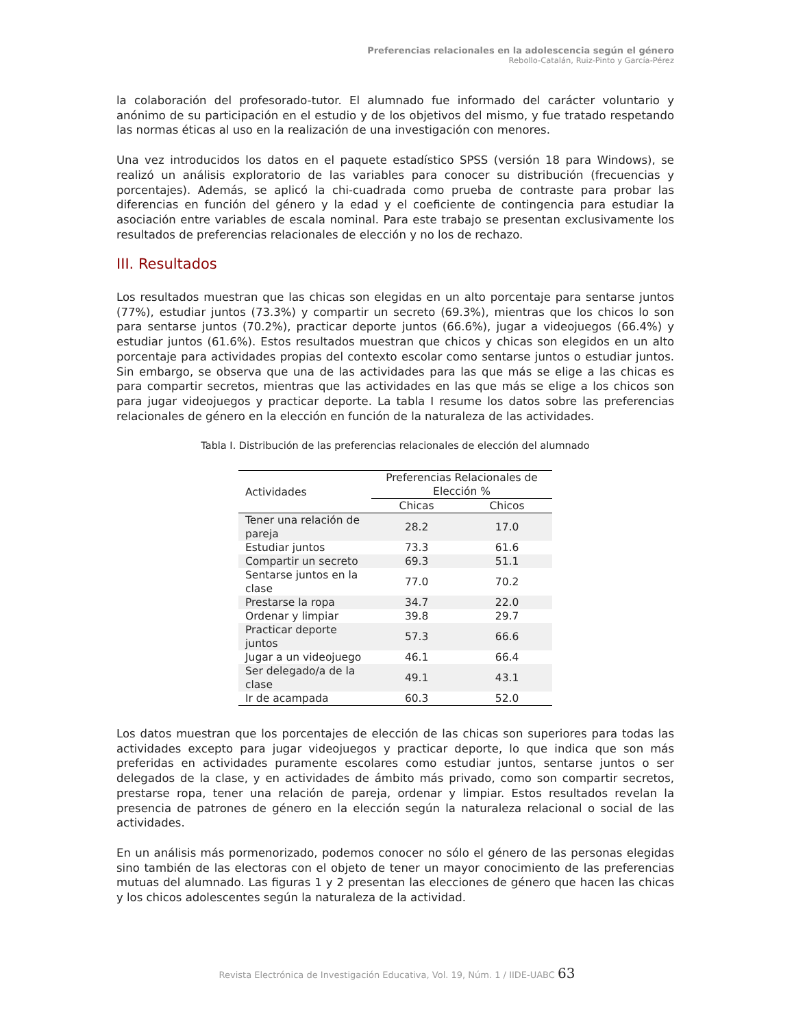Preferencias relacionales en la adolescencia según el género
Rebollo-Catalán, Ruiz-Pinto y García-Pérez
la colaboración del profesorado-tutor. El alumnado fue informado del carácter voluntario y anónimo de su participación en el estudio y de los objetivos del mismo, y fue tratado respetando las normas éticas al uso en la realización de una investigación con menores.
Una vez introducidos los datos en el paquete estadístico SPSS (versión 18 para Windows), se realizó un análisis exploratorio de las variables para conocer su distribución (frecuencias y porcentajes). Además, se aplicó la chi-cuadrada como prueba de contraste para probar las diferencias en función del género y la edad y el coeficiente de contingencia para estudiar la asociación entre variables de escala nominal. Para este trabajo se presentan exclusivamente los resultados de preferencias relacionales de elección y no los de rechazo.
III. Resultados
Los resultados muestran que las chicas son elegidas en un alto porcentaje para sentarse juntos (77%), estudiar juntos (73.3%) y compartir un secreto (69.3%), mientras que los chicos lo son para sentarse juntos (70.2%), practicar deporte juntos (66.6%), jugar a videojuegos (66.4%) y estudiar juntos (61.6%). Estos resultados muestran que chicos y chicas son elegidos en un alto porcentaje para actividades propias del contexto escolar como sentarse juntos o estudiar juntos. Sin embargo, se observa que una de las actividades para las que más se elige a las chicas es para compartir secretos, mientras que las actividades en las que más se elige a los chicos son para jugar videojuegos y practicar deporte. La tabla I resume los datos sobre las preferencias relacionales de género en la elección en función de la naturaleza de las actividades.
Tabla I. Distribución de las preferencias relacionales de elección del alumnado
| Actividades | Preferencias Relacionales de Elección % | |
| --- | --- | --- |
| | Chicas | Chicos |
| Tener una relación de pareja | 28.2 | 17.0 |
| Estudiar juntos | 73.3 | 61.6 |
| Compartir un secreto | 69.3 | 51.1 |
| Sentarse juntos en la clase | 77.0 | 70.2 |
| Prestarse la ropa | 34.7 | 22.0 |
| Ordenar y limpiar | 39.8 | 29.7 |
| Practicar deporte juntos | 57.3 | 66.6 |
| Jugar a un videojuego | 46.1 | 66.4 |
| Ser delegado/a de la clase | 49.1 | 43.1 |
| Ir de acampada | 60.3 | 52.0 |
Los datos muestran que los porcentajes de elección de las chicas son superiores para todas las actividades excepto para jugar videojuegos y practicar deporte, lo que indica que son más preferidas en actividades puramente escolares como estudiar juntos, sentarse juntos o ser delegados de la clase, y en actividades de ámbito más privado, como son compartir secretos, prestarse ropa, tener una relación de pareja, ordenar y limpiar. Estos resultados revelan la presencia de patrones de género en la elección según la naturaleza relacional o social de las actividades.
En un análisis más pormenorizado, podemos conocer no sólo el género de las personas elegidas sino también de las electoras con el objeto de tener un mayor conocimiento de las preferencias mutuas del alumnado. Las figuras 1 y 2 presentan las elecciones de género que hacen las chicas y los chicos adolescentes según la naturaleza de la actividad.
Revista Electrónica de Investigación Educativa, Vol. 19, Núm. 1 / IIDE-UABC 63